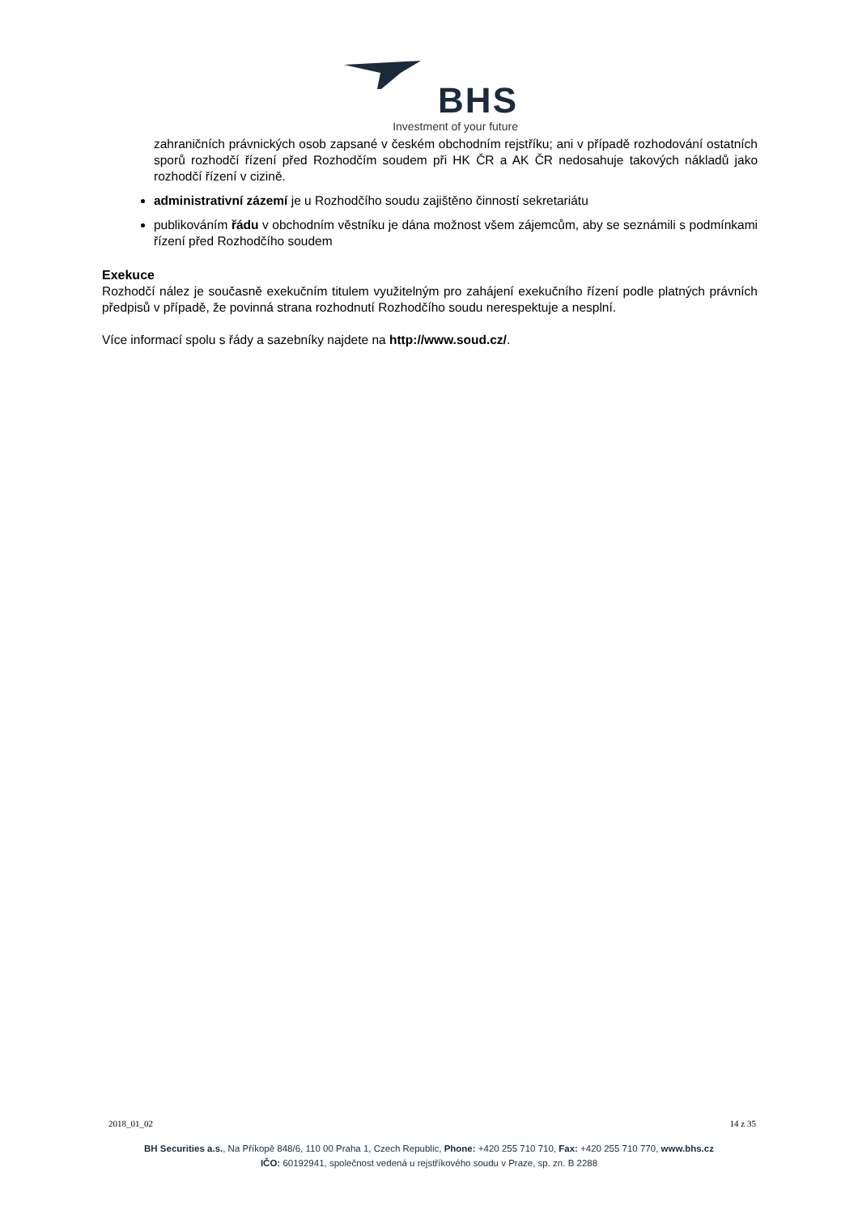BHS
Investment of your future
zahraničních právnických osob zapsané v českém obchodním rejstříku; ani v případě rozhodování ostatních sporů rozhodčí řízení před Rozhodčím soudem při HK ČR a AK ČR nedosahuje takových nákladů jako rozhodčí řízení v cizině.
administrativní zázemí je u Rozhodčího soudu zajištěno činností sekretariátu
publikováním řádu v obchodním věstníku je dána možnost všem zájemcům, aby se seznámili s podmínkami řízení před Rozhodčího soudem
Exekuce
Rozhodčí nález je současně exekučním titulem využitelným pro zahájení exekučního řízení podle platných právních předpisů v případě, že povinná strana rozhodnutí Rozhodčího soudu nerespektuje a nesplní.
Více informací spolu s řády a sazebníky najdete na http://www.soud.cz/.
2018_01_02 14 z 35
BH Securities a.s., Na Příkopě 848/6, 110 00 Praha 1, Czech Republic, Phone: +420 255 710 710, Fax: +420 255 710 770, www.bhs.cz
IČO: 60192941, společnost vedená u rejstříkového soudu v Praze, sp. zn. B 2288